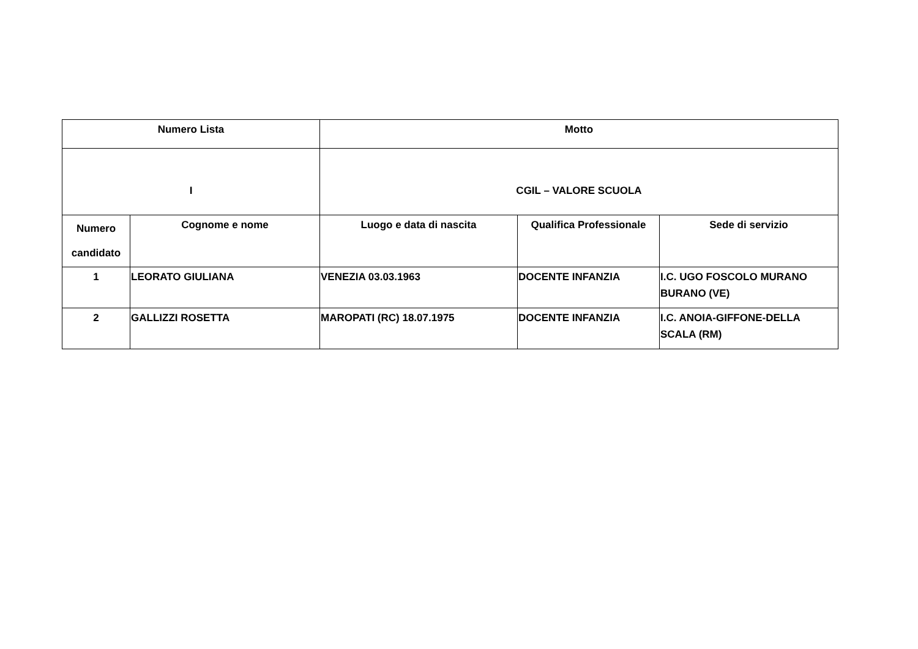| Numero Lista | | Motto | | |
| --- | --- | --- | --- | --- |
| I | | CGIL – VALORE SCUOLA | | |
| Numero candidato | Cognome e nome | Luogo e data di nascita | Qualifica Professionale | Sede di servizio |
| 1 | LEORATO GIULIANA | VENEZIA 03.03.1963 | DOCENTE INFANZIA | I.C. UGO FOSCOLO MURANO BURANO (VE) |
| 2 | GALLIZZI ROSETTA | MAROPATI (RC) 18.07.1975 | DOCENTE INFANZIA | I.C. ANOIA-GIFFONE-DELLA SCALA (RM) |